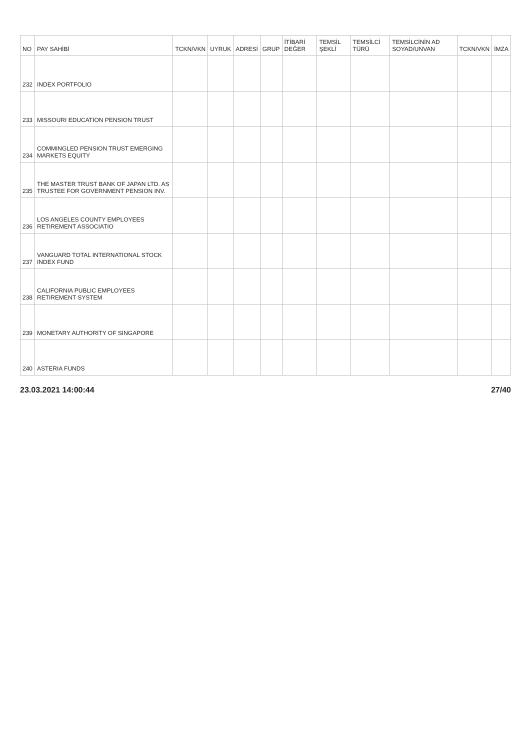| NO | PAY SAHİBİ | TCKN/VKN | UYRUK | ADRESİ | GRUP | İTİBARİ DEĞER | TEMSİL ŞEKLİ | TEMSİLCİ TÜRÜ | TEMSİLCİNİN AD SOYAD/UNVAN | TCKN/VKN | İMZA |
| --- | --- | --- | --- | --- | --- | --- | --- | --- | --- | --- | --- |
| 232 | INDEX PORTFOLIO | | | | | | | | | | |
| 233 | MISSOURI EDUCATION PENSION TRUST | | | | | | | | | | |
| 234 | COMMINGLED PENSION TRUST EMERGING MARKETS EQUITY | | | | | | | | | | |
| 235 | THE MASTER TRUST BANK OF JAPAN LTD. AS TRUSTEE FOR GOVERNMENT PENSION INV. | | | | | | | | | | |
| 236 | LOS ANGELES COUNTY EMPLOYEES RETIREMENT ASSOCIATIO | | | | | | | | | | |
| 237 | VANGUARD TOTAL INTERNATIONAL STOCK INDEX FUND | | | | | | | | | | |
| 238 | CALIFORNIA PUBLIC EMPLOYEES RETIREMENT SYSTEM | | | | | | | | | | |
| 239 | MONETARY AUTHORITY OF SINGAPORE | | | | | | | | | | |
| 240 | ASTERIA FUNDS | | | | | | | | | | |
23.03.2021 14:00:44 27/40